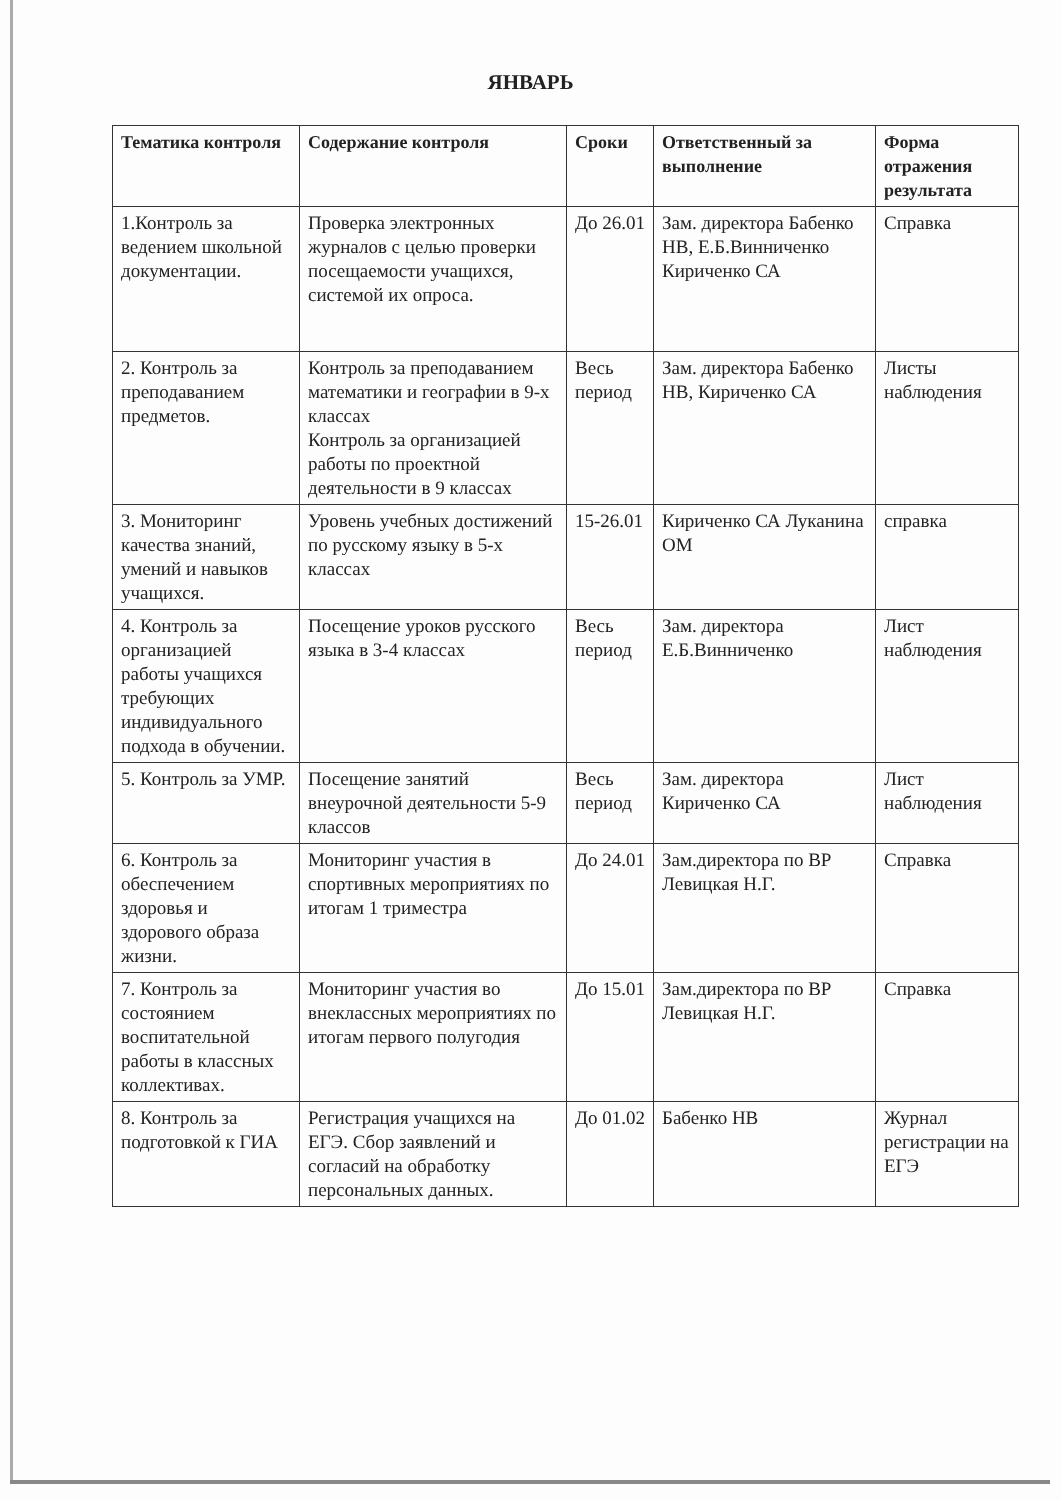ЯНВАРЬ
| Тематика контроля | Содержание контроля | Сроки | Ответственный за выполнение | Форма отражения результата |
| --- | --- | --- | --- | --- |
| 1.Контроль за ведением школьной документации. | Проверка электронных журналов с целью проверки посещаемости учащихся, системой их опроса. | До 26.01 | Зам. директора Бабенко НВ, Е.Б.Винниченко Кириченко СА | Справка |
| 2. Контроль за преподаванием предметов. | Контроль за преподаванием математики и географии в 9-х классах Контроль за организацией работы по проектной деятельности в 9 классах | Весь период | Зам. директора Бабенко НВ, Кириченко СА | Листы наблюдения |
| 3. Мониторинг качества знаний, умений и навыков учащихся. | Уровень учебных достижений по русскому языку в 5-х классах | 15-26.01 | Кириченко СА Луканина ОМ | справка |
| 4. Контроль за организацией работы учащихся требующих индивидуального подхода в обучении. | Посещение уроков русского языка в 3-4 классах | Весь период | Зам. директора Е.Б.Винниченко | Лист наблюдения |
| 5. Контроль за УМР. | Посещение занятий внеурочной деятельности 5-9 классов | Весь период | Зам. директора Кириченко СА | Лист наблюдения |
| 6. Контроль за обеспечением здоровья и здорового образа жизни. | Мониторинг участия в спортивных мероприятиях по итогам 1 триместра | До 24.01 | Зам.директора по ВР Левицкая Н.Г. | Справка |
| 7. Контроль за состоянием воспитательной работы в классных коллективах. | Мониторинг участия во внеклассных мероприятиях по итогам первого полугодия | До 15.01 | Зам.директора по ВР Левицкая Н.Г. | Справка |
| 8. Контроль за подготовкой к ГИА | Регистрация учащихся на ЕГЭ. Сбор заявлений и согласий на обработку персональных данных. | До 01.02 | Бабенко НВ | Журнал регистрации на ЕГЭ |